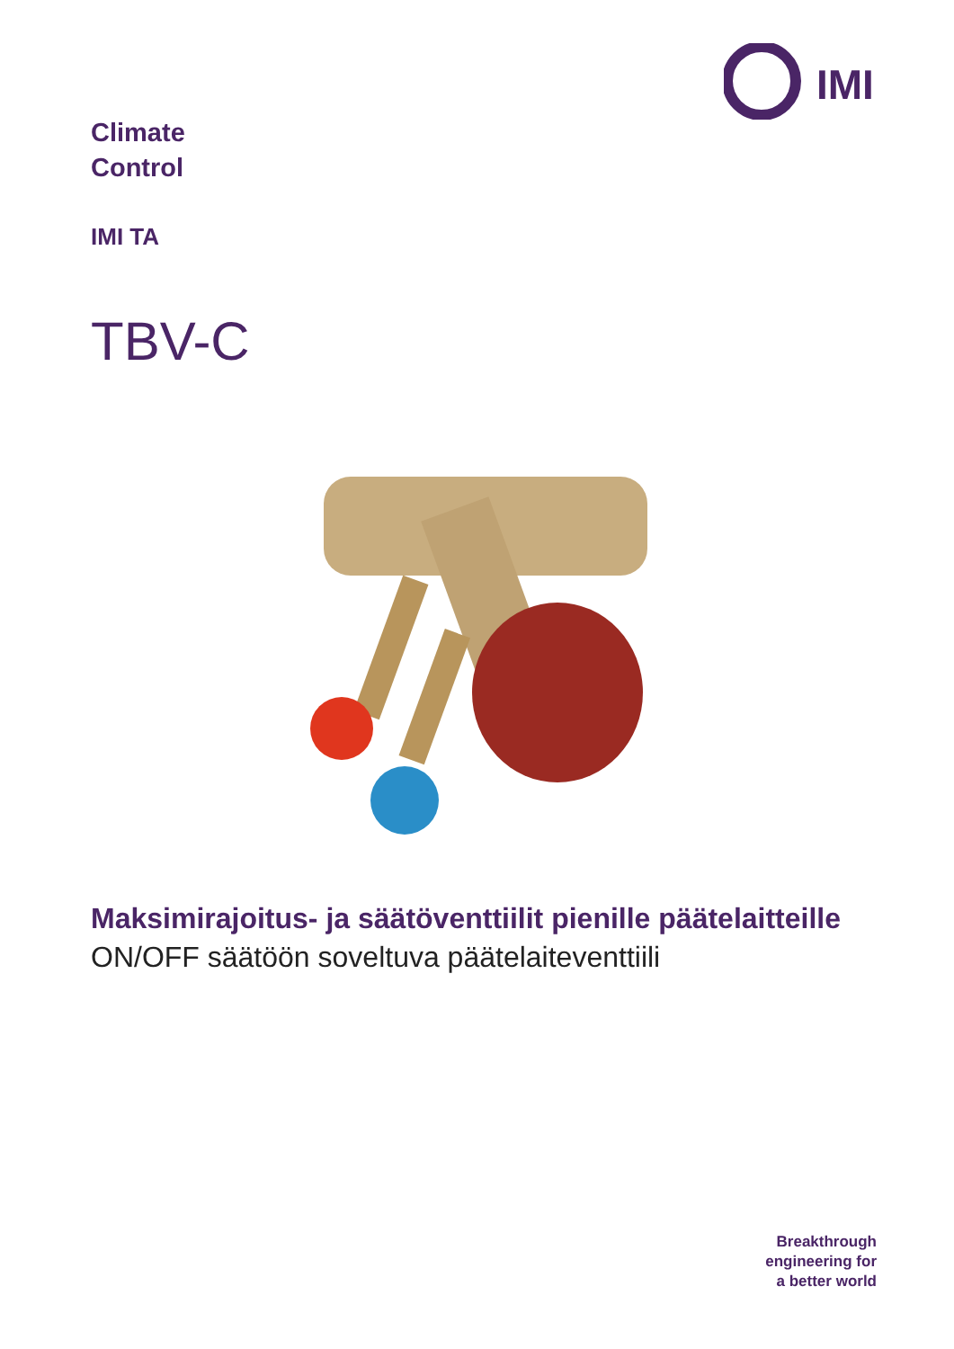IMI
Climate
Control
IMI TA
TBV-C
Maksimirajoitus- ja säätöventtiilit pienille päätelaitteille
ON/OFF säätöön soveltuva päätelaiteventtiili
Breakthrough
engineering for
a better world